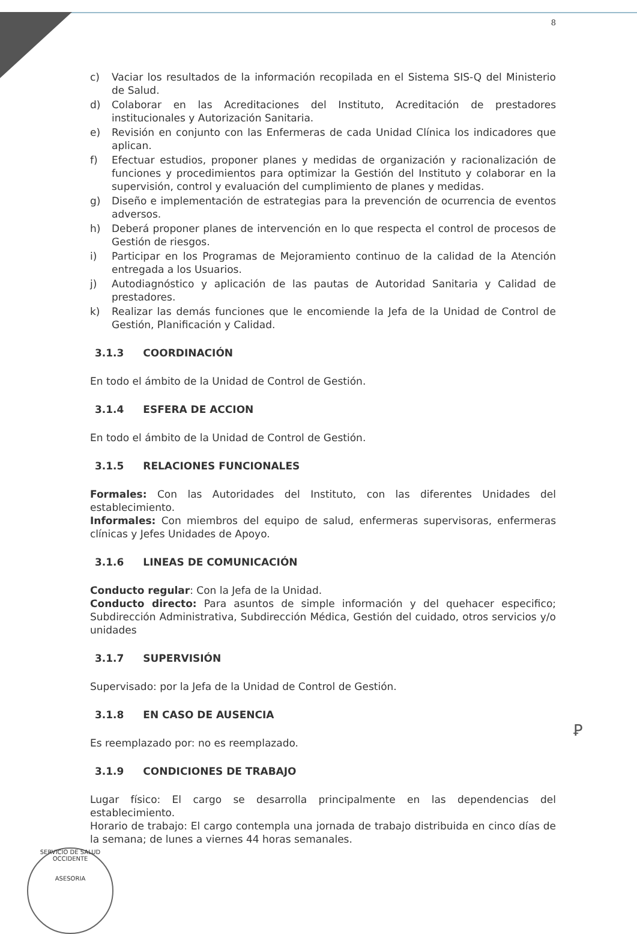8
c) Vaciar los resultados de la información recopilada en el Sistema SIS-Q del Ministerio de Salud.
d) Colaborar en las Acreditaciones del Instituto, Acreditación de prestadores institucionales y Autorización Sanitaria.
e) Revisión en conjunto con las Enfermeras de cada Unidad Clínica los indicadores que aplican.
f) Efectuar estudios, proponer planes y medidas de organización y racionalización de funciones y procedimientos para optimizar la Gestión del Instituto y colaborar en la supervisión, control y evaluación del cumplimiento de planes y medidas.
g) Diseño e implementación de estrategias para la prevención de ocurrencia de eventos adversos.
h) Deberá proponer planes de intervención en lo que respecta el control de procesos de Gestión de riesgos.
i) Participar en los Programas de Mejoramiento continuo de la calidad de la Atención entregada a los Usuarios.
j) Autodiagnóstico y aplicación de las pautas de Autoridad Sanitaria y Calidad de prestadores.
k) Realizar las demás funciones que le encomiende la Jefa de la Unidad de Control de Gestión, Planificación y Calidad.
3.1.3 COORDINACIÓN
En todo el ámbito de la Unidad de Control de Gestión.
3.1.4 ESFERA DE ACCION
En todo el ámbito de la Unidad de Control de Gestión.
3.1.5 RELACIONES FUNCIONALES
Formales: Con las Autoridades del Instituto, con las diferentes Unidades del establecimiento.
Informales: Con miembros del equipo de salud, enfermeras supervisoras, enfermeras clínicas y Jefes Unidades de Apoyo.
3.1.6 LINEAS DE COMUNICACIÓN
Conducto regular: Con la Jefa de la Unidad.
Conducto directo: Para asuntos de simple información y del quehacer especifico; Subdirección Administrativa, Subdirección Médica, Gestión del cuidado, otros servicios y/o unidades
3.1.7 SUPERVISIÓN
Supervisado: por la Jefa de la Unidad de Control de Gestión.
3.1.8 EN CASO DE AUSENCIA
Es reemplazado por: no es reemplazado.
3.1.9 CONDICIONES DE TRABAJO
Lugar físico: El cargo se desarrolla principalmente en las dependencias del establecimiento.
Horario de trabajo: El cargo contempla una jornada de trabajo distribuida en cinco días de la semana; de lunes a viernes 44 horas semanales.
Ꝑ
SERVICIO DE SALUD OCCIDENTE
ASESORIA